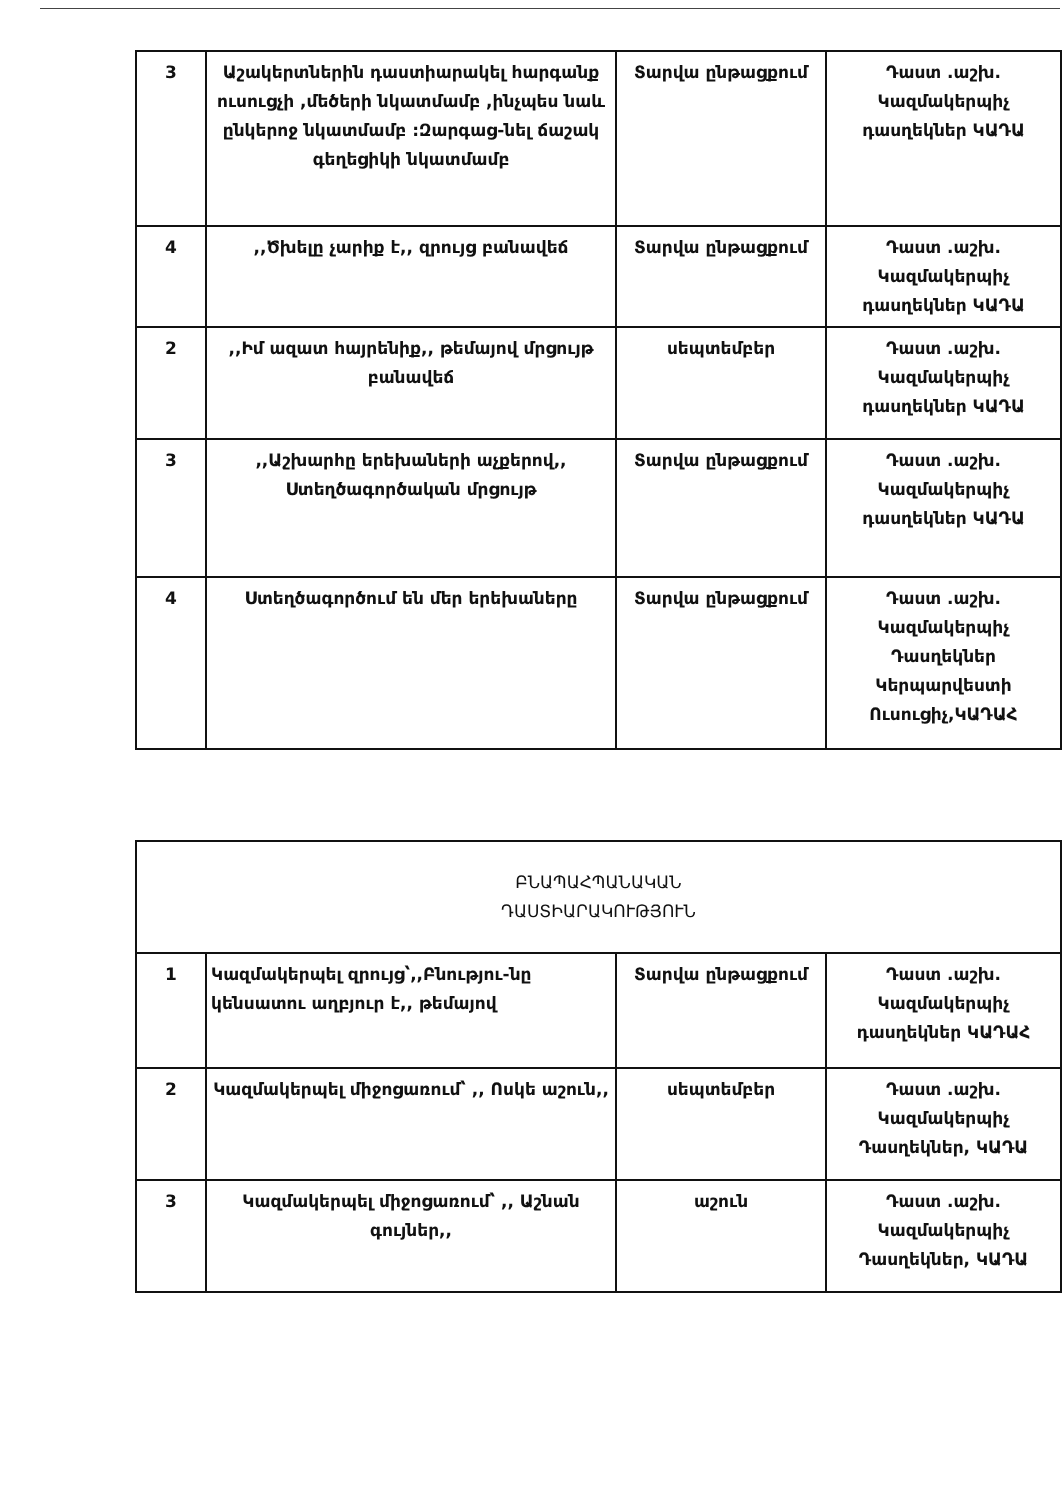| 3 | Աշակերտներին դաստիարակել հարգանք ուսուցչի ,մեծերի նկատմամբ ,ինչպես նաև ընկերոջ նկատմամբ :Զարգաց-նել ճաշակ գեղեցիկի նկատմամբ | Տարվա ընթացքում | Դաստ .աշխ. Կազմակերպիչ դասղեկներ ԿԱԴԱ |
| 4 | ,,Ծխելը չարիք է,, զրույց բանավեճ | Տարվա ընթացքում | Դաստ .աշխ. Կազմակերպիչ դասղեկներ ԿԱԴԱ |
| 2 | ,,Իմ ազատ հայրենիք,, թեմայով մրցույթ բանավեճ | սեպտեմբեր | Դաստ .աշխ. Կազմակերպիչ դասղեկներ ԿԱԴԱ |
| 3 | ,,Աշխարհը երեխաների աչքերով,, Ստեղծագործական մրցույթ | Տարվա ընթացքում | Դաստ .աշխ. Կազմակերպիչ դասղեկներ ԿԱԴԱ |
| 4 | Ստեղծագործում են մեր երեխաները | Տարվա ընթացքում | Դաստ .աշխ. Կազմակերպիչ Դասղեկներ Կերպարվեստի Ուսուցիչ,ԿԱԴԱՀ |
| ԲՆԱՊԱՀՊԱՆԱԿԱՆ ԴԱՍՏԻԱՐԱԿՈՒԹՅՈՒՆ | | | |
| 1 | Կազմակերպել զրույց՝,,Բնությու-նը կենսատու աղբյուր է,, թեմայով | Տարվա ընթացքում | Դաստ .աշխ. Կազմակերպիչ դասղեկներ ԿԱԴԱՀ |
| 2 | Կազմակերպել միջոցառում՝ ,, Ոսկե աշուն,, | սեպտեմբեր | Դաստ .աշխ. Կազմակերպիչ Դասղեկներ, ԿԱԴԱ |
| 3 | Կազմակերպել միջոցառում՝ ,, Աշնան գույներ,, | աշուն | Դաստ .աշխ. Կազմակերպիչ Դասղեկներ, ԿԱԴԱ |